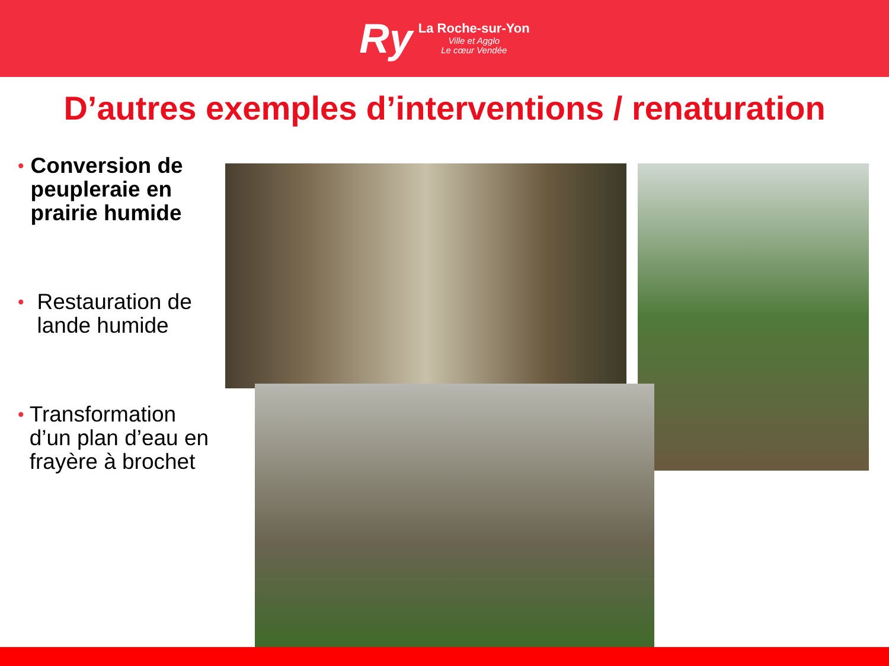Ry
La Roche-sur-Yon
Ville et Agglo
Le cœur Vendée
D’autres exemples d’interventions / renaturation
•
Conversion de peupleraie en prairie humide
•
Restauration de lande humide
•
Transformation d’un plan d’eau en frayère à brochet